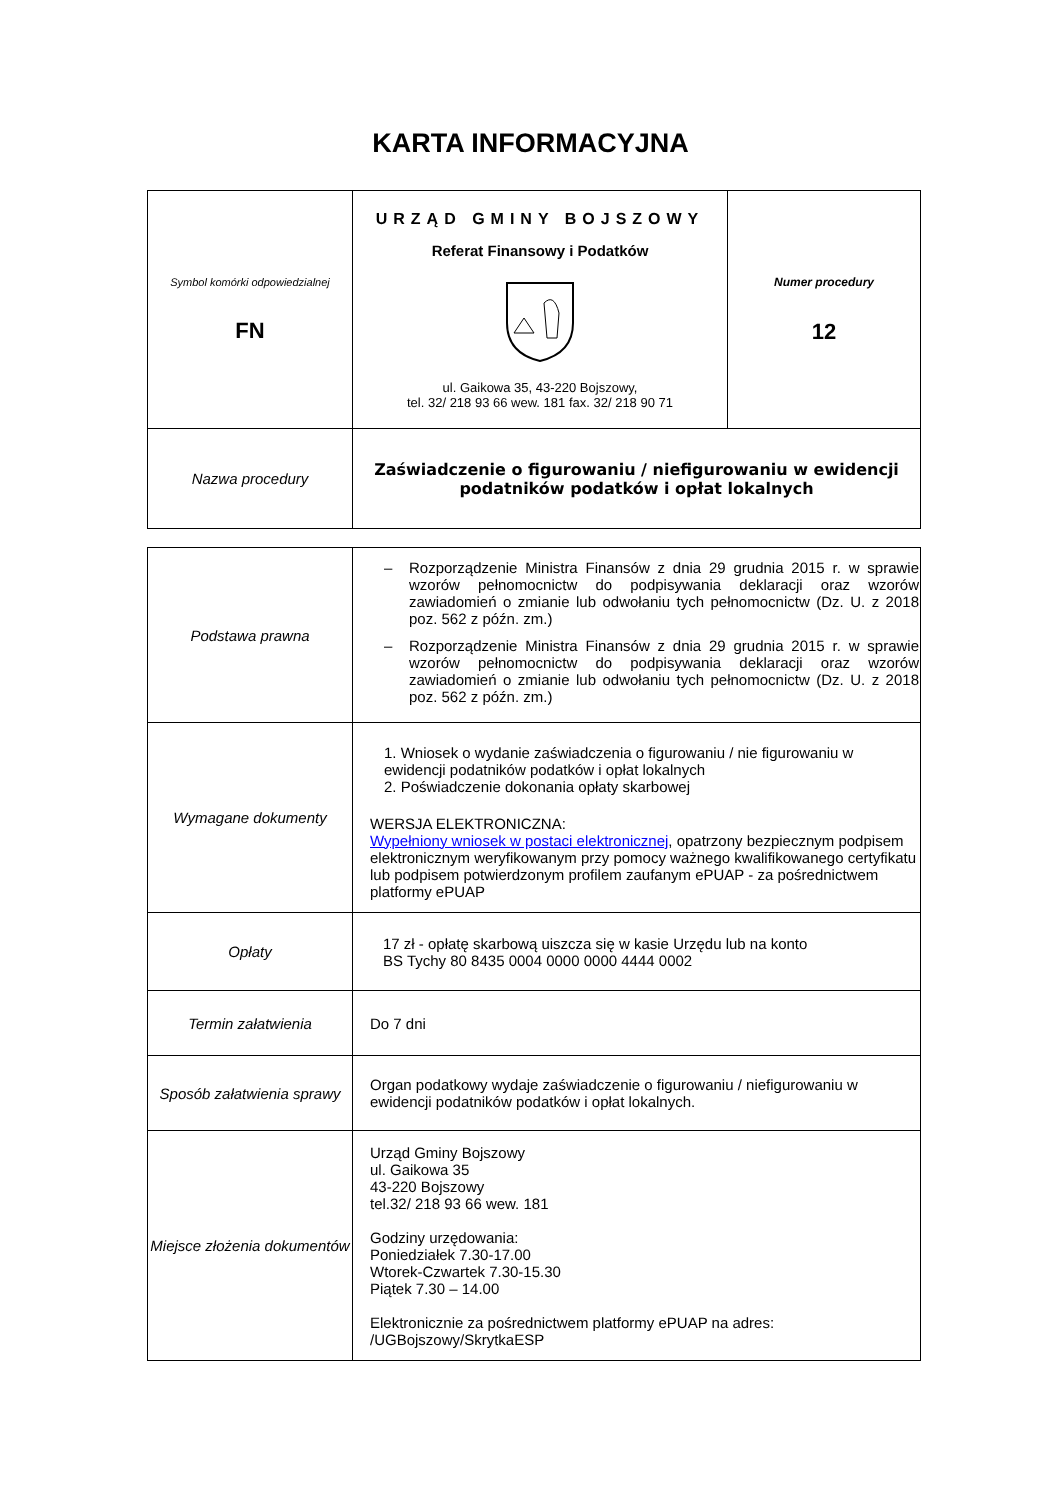KARTA INFORMACYJNA
| Symbol komórki odpowiedzialnej FN | URZĄD GMINY BOJSZOWY Referat Finansowy i Podatków ul. Gaikowa 35, 43-220 Bojszowy, tel. 32/ 218 93 66 wew. 181 fax. 32/ 218 90 71 | Numer procedury 12 |
| Nazwa procedury | Zaświadczenie o figurowaniu / niefigurowaniu w ewidencji podatników podatków i opłat lokalnych | |
| Podstawa prawna | – Rozporządzenie Ministra Finansów z dnia 29 grudnia 2015 r. w sprawie wzorów pełnomocnictw do podpisywania deklaracji oraz wzorów zawiadomień o zmianie lub odwołaniu tych pełnomocnictw (Dz. U. z 2018 poz. 562 z późn. zm.) – Rozporządzenie Ministra Finansów z dnia 29 grudnia 2015 r. w sprawie wzorów pełnomocnictw do podpisywania deklaracji oraz wzorów zawiadomień o zmianie lub odwołaniu tych pełnomocnictw (Dz. U. z 2018 poz. 562 z późn. zm.) |
| Wymagane dokumenty | 1. Wniosek o wydanie zaświadczenia o figurowaniu / nie figurowaniu w ewidencji podatników podatków i opłat lokalnych 2. Poświadczenie dokonania opłaty skarbowej WERSJA ELEKTRONICZNA: Wypełniony wniosek w postaci elektronicznej , opatrzony bezpiecznym podpisem elektronicznym weryfikowanym przy pomocy ważnego kwalifikowanego certyfikatu lub podpisem potwierdzonym profilem zaufanym ePUAP - za pośrednictwem platformy ePUAP |
| Opłaty | 17 zł - opłatę skarbową uiszcza się w kasie Urzędu lub na konto BS Tychy 80 8435 0004 0000 0000 4444 0002 |
| Termin załatwienia | Do 7 dni |
| Sposób załatwienia sprawy | Organ podatkowy wydaje zaświadczenie o figurowaniu / niefigurowaniu w ewidencji podatników podatków i opłat lokalnych. |
| Miejsce złożenia dokumentów | Urząd Gminy Bojszowy ul. Gaikowa 35 43-220 Bojszowy tel.32/ 218 93 66 wew. 181 Godziny urzędowania: Poniedziałek 7.30-17.00 Wtorek-Czwartek 7.30-15.30 Piątek 7.30 – 14.00 Elektronicznie za pośrednictwem platformy ePUAP na adres: /UGBojszowy/SkrytkaESP |